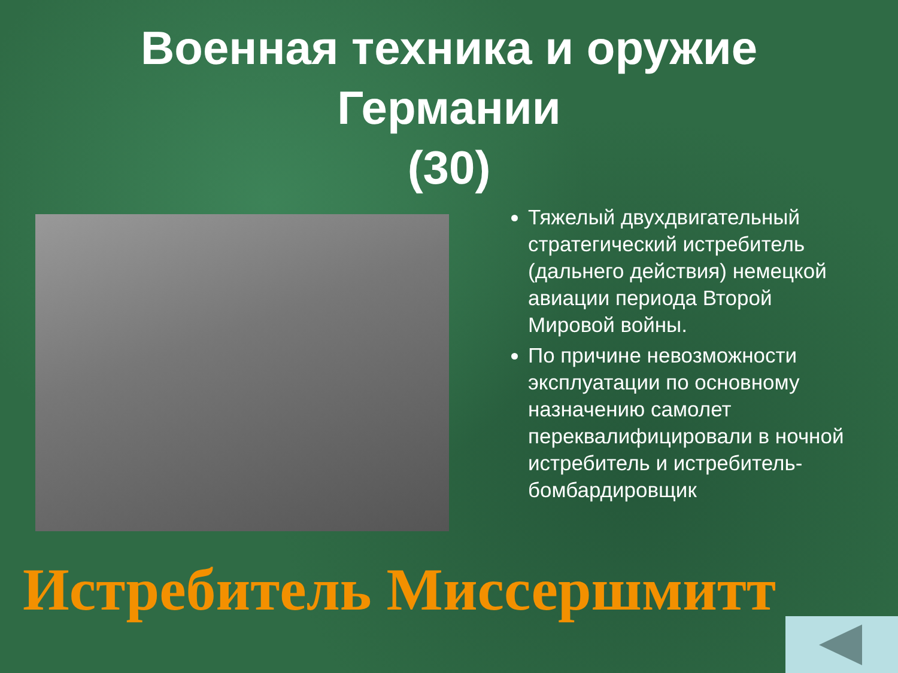Военная техника и оружие
Германии
(30)
Тяжелый двухдвигательный стратегический истребитель (дальнего действия) немецкой авиации периода Второй Мировой войны.
По причине невозможности эксплуатации по основному назначению самолет переквалифицировали в ночной истребитель и истребитель-бомбардировщик
Истребитель Миссершмитт